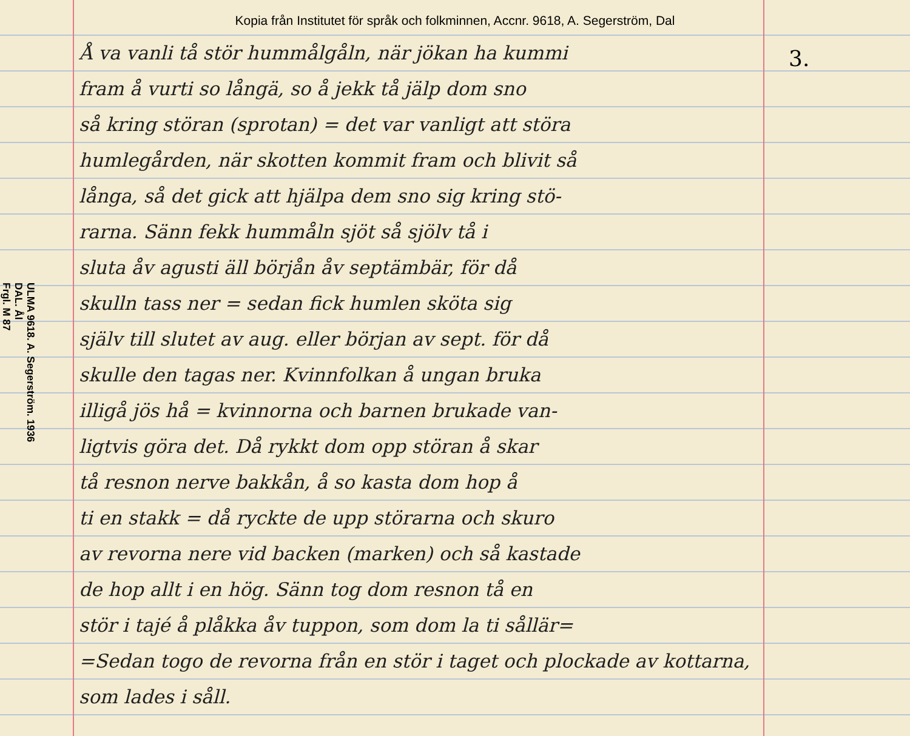Kopia från Institutet för språk och folkminnen, Accnr. 9618, A. Segerström, Dal
ULMA 9618. A. Segerström. 1936
DAL. Ål
Frgl. M 87
Å va vanli tå stör hummålgåln, när jökan ha kummi
fram å vurti so långä, so å jekk tå jälp dom sno
så kring störan (sprotan) = det var vanligt att störa
humlegården, när skotten kommit fram och blivit så
långa, så det gick att hjälpa dem sno sig kring stö-
rarna. Sänn fekk hummåln sjöt så sjölv tå i
sluta åv agusti äll börjån åv septämbär, för då
skulln tass ner = sedan fick humlen sköta sig
själv till slutet av aug. eller början av sept. för då
skulle den tagas ner. Kvinnfolkan å ungan bruka
illigå jös hå = kvinnorna och barnen brukade van-
ligtvis göra det. Då rykkt dom opp störan å skar
tå resnon nerve bakkån, å so kasta dom hop å
ti en stakk = då ryckte de upp störarna och skuro
av revorna nere vid backen (marken) och så kastade
de hop allt i en hög. Sänn tog dom resnon tå en
stör i tajé å plåkka åv tuppon, som dom la ti sållär=
=Sedan togo de revorna från en stör i taget och plockade av kottarna, som lades i såll.
3.